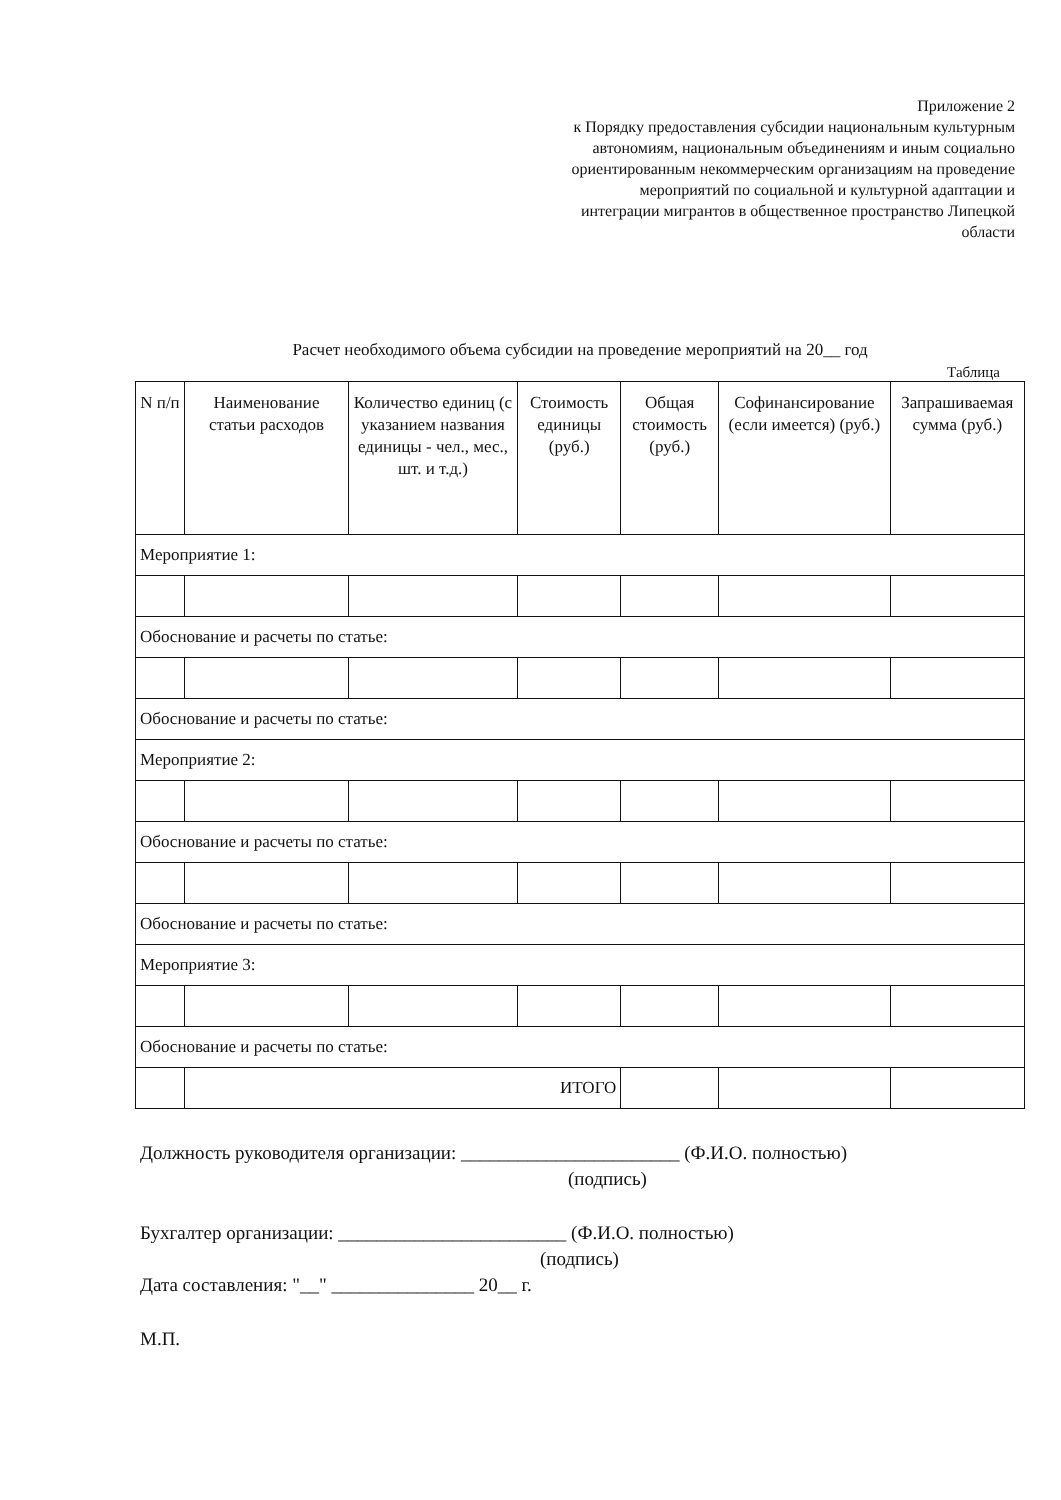Приложение 2
к Порядку предоставления субсидии национальным культурным автономиям, национальным объединениям и иным социально ориентированным некоммерческим организациям на проведение мероприятий по социальной и культурной адаптации и интеграции мигрантов в общественное пространство Липецкой области
Расчет необходимого объема субсидии на проведение мероприятий на 20__ год
Таблица
| N п/п | Наименование статьи расходов | Количество единиц (с указанием названия единицы - чел., мес., шт. и т.д.) | Стоимость единицы (руб.) | Общая стоимость (руб.) | Софинансирование (если имеется) (руб.) | Запрашиваемая сумма (руб.) |
| --- | --- | --- | --- | --- | --- | --- |
| Мероприятие 1: | | | | | | |
| Обоснование и расчеты по статье: | | | | | | |
| Обоснование и расчеты по статье: | | | | | | |
| Мероприятие 2: | | | | | | |
| Обоснование и расчеты по статье: | | | | | | |
| Обоснование и расчеты по статье: | | | | | | |
| Мероприятие 3: | | | | | | |
| Обоснование и расчеты по статье: | | | | | | |
| | ИТОГО | | | | | |
Должность руководителя организации: _______________________ (Ф.И.О. полностью)
(подпись)
Бухгалтер организации: ________________________ (Ф.И.О. полностью)
(подпись)
Дата составления: "__" _______________ 20__ г.
М.П.